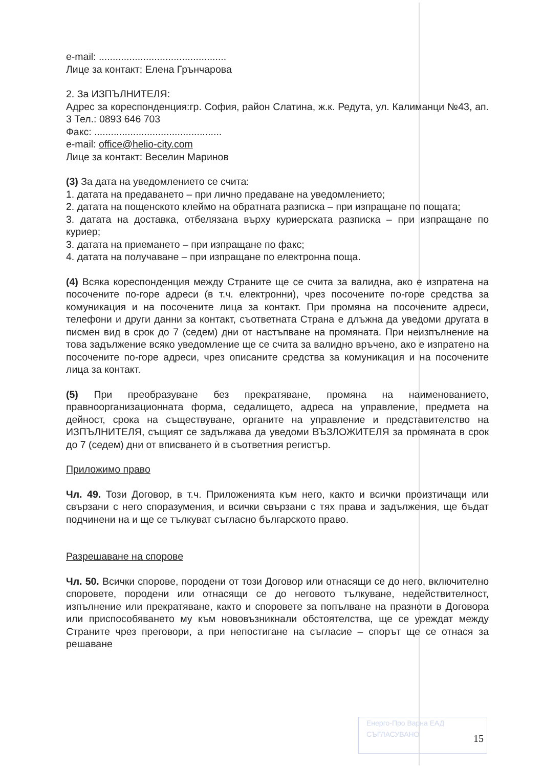Енерго-Про Варна ЕАД
СЪГЛАСУВАНО
e-mail: ..............................................
Лице за контакт: Елена Грънчарова
2. За ИЗПЪЛНИТЕЛЯ:
Адрес за кореспонденция:гр. София, район Слатина, ж.к. Редута, ул. Калиманци №43, ап. 3 Тел.: 0893 646 703
Факс: ..............................................
e-mail: office@helio-city.com
Лице за контакт: Веселин Маринов
(3) За дата на уведомлението се счита:
1. датата на предаването – при лично предаване на уведомлението;
2. датата на пощенското клеймо на обратната разписка – при изпращане по пощата;
3. датата на доставка, отбелязана върху куриерската разписка – при изпращане по куриер;
3. датата на приемането – при изпращане по факс;
4. датата на получаване – при изпращане по електронна поща.
(4) Всяка кореспонденция между Страните ще се счита за валидна, ако е изпратена на посочените по-горе адреси (в т.ч. електронни), чрез посочените по-горе средства за комуникация и на посочените лица за контакт. При промяна на посочените адреси, телефони и други данни за контакт, съответната Страна е длъжна да уведоми другата в писмен вид в срок до 7 (седем) дни от настъпване на промяната. При неизпълнение на това задължение всяко уведомление ще се счита за валидно връчено, ако е изпратено на посочените по-горе адреси, чрез описаните средства за комуникация и на посочените лица за контакт.
(5) При преобразуване без прекратяване, промяна на наименованието, правноорганизационната форма, седалището, адреса на управление, предмета на дейност, срока на съществуване, органите на управление и представителство на ИЗПЪЛНИТЕЛЯ, същият се задължава да уведоми ВЪЗЛОЖИТЕЛЯ за промяната в срок до 7 (седем) дни от вписването ѝ в съответния регистър.
Приложимо право
Чл. 49. Този Договор, в т.ч. Приложенията към него, както и всички произтичащи или свързани с него споразумения, и всички свързани с тях права и задължения, ще бъдат подчинени на и ще се тълкуват съгласно българското право.
Разрешаване на спорове
Чл. 50. Всички спорове, породени от този Договор или отнасящи се до него, включително споровете, породени или отнасящи се до неговото тълкуване, недействителност, изпълнение или прекратяване, както и споровете за попълване на празноти в Договора или приспособяването му към нововъзникнали обстоятелства, ще се уреждат между Страните чрез преговори, а при непостигане на съгласие – спорът ще се отнася за решаване
15